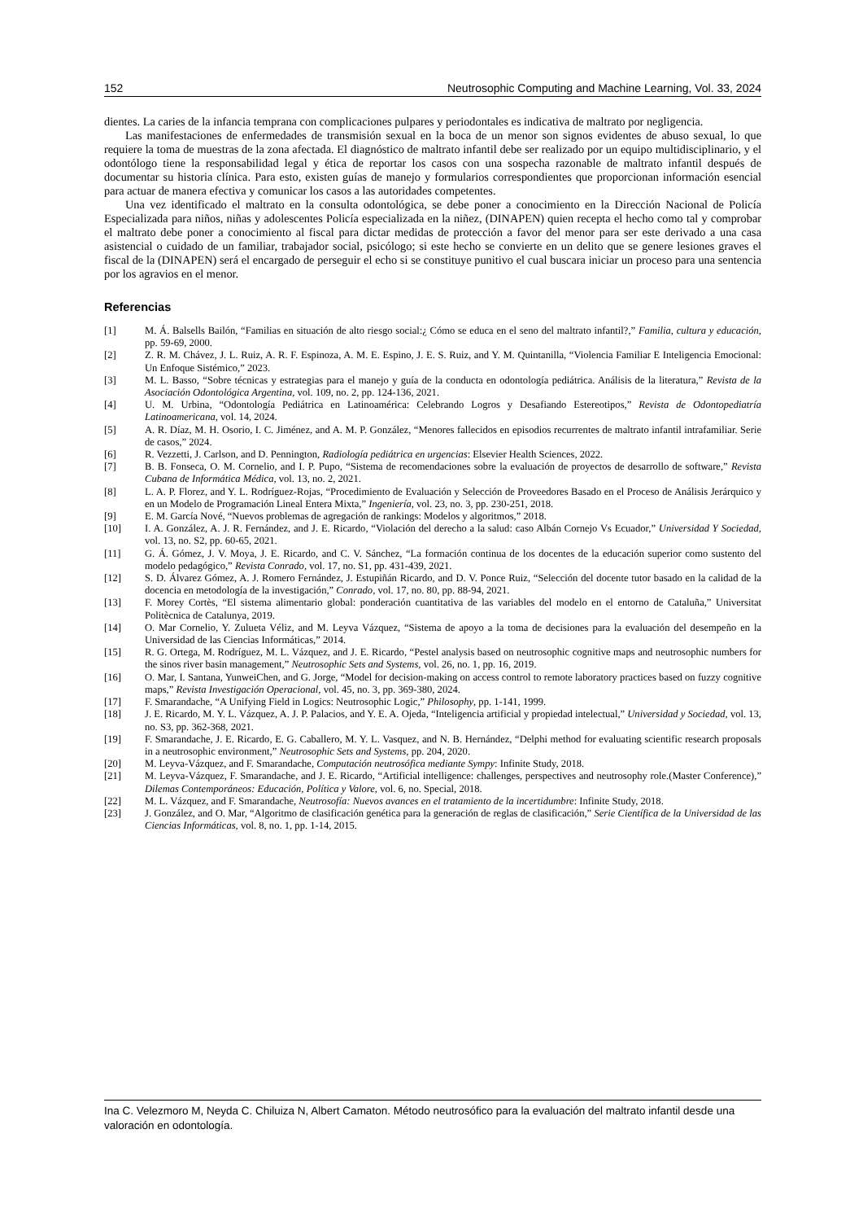152 Neutrosophic Computing and Machine Learning, Vol. 33, 2024
dientes. La caries de la infancia temprana con complicaciones pulpares y periodontales es indicativa de maltrato por negligencia.
Las manifestaciones de enfermedades de transmisión sexual en la boca de un menor son signos evidentes de abuso sexual, lo que requiere la toma de muestras de la zona afectada. El diagnóstico de maltrato infantil debe ser realizado por un equipo multidisciplinario, y el odontólogo tiene la responsabilidad legal y ética de reportar los casos con una sospecha razonable de maltrato infantil después de documentar su historia clínica. Para esto, existen guías de manejo y formularios correspondientes que proporcionan información esencial para actuar de manera efectiva y comunicar los casos a las autoridades competentes.
Una vez identificado el maltrato en la consulta odontológica, se debe poner a conocimiento en la Dirección Nacional de Policía Especializada para niños, niñas y adolescentes Policía especializada en la niñez, (DINAPEN) quien recepta el hecho como tal y comprobar el maltrato debe poner a conocimiento al fiscal para dictar medidas de protección a favor del menor para ser este derivado a una casa asistencial o cuidado de un familiar, trabajador social, psicólogo; si este hecho se convierte en un delito que se genere lesiones graves el fiscal de la (DINAPEN) será el encargado de perseguir el echo si se constituye punitivo el cual buscara iniciar un proceso para una sentencia por los agravios en el menor.
Referencias
[1] M. Á. Balsells Bailón, “Familias en situación de alto riesgo social:¿ Cómo se educa en el seno del maltrato infantil?,” Familia, cultura y educación, pp. 59-69, 2000.
[2] Z. R. M. Chávez, J. L. Ruiz, A. R. F. Espinoza, A. M. E. Espino, J. E. S. Ruiz, and Y. M. Quintanilla, “Violencia Familiar E Inteligencia Emocional: Un Enfoque Sistémico,” 2023.
[3] M. L. Basso, “Sobre técnicas y estrategias para el manejo y guía de la conducta en odontología pediátrica. Análisis de la literatura,” Revista de la Asociación Odontológica Argentina, vol. 109, no. 2, pp. 124-136, 2021.
[4] U. M. Urbina, “Odontología Pediátrica en Latinoamérica: Celebrando Logros y Desafiando Estereotipos,” Revista de Odontopediatría Latinoamericana, vol. 14, 2024.
[5] A. R. Díaz, M. H. Osorio, I. C. Jiménez, and A. M. P. González, “Menores fallecidos en episodios recurrentes de maltrato infantil intrafamiliar. Serie de casos,” 2024.
[6] R. Vezzetti, J. Carlson, and D. Pennington, Radiología pediátrica en urgencias: Elsevier Health Sciences, 2022.
[7] B. B. Fonseca, O. M. Cornelio, and I. P. Pupo, “Sistema de recomendaciones sobre la evaluación de proyectos de desarrollo de software,” Revista Cubana de Informática Médica, vol. 13, no. 2, 2021.
[8] L. A. P. Florez, and Y. L. Rodríguez-Rojas, “Procedimiento de Evaluación y Selección de Proveedores Basado en el Proceso de Análisis Jerárquico y en un Modelo de Programación Lineal Entera Mixta,” Ingeniería, vol. 23, no. 3, pp. 230-251, 2018.
[9] E. M. García Nové, “Nuevos problemas de agregación de rankings: Modelos y algoritmos,” 2018.
[10] I. A. González, A. J. R. Fernández, and J. E. Ricardo, “Violación del derecho a la salud: caso Albán Cornejo Vs Ecuador,” Universidad Y Sociedad, vol. 13, no. S2, pp. 60-65, 2021.
[11] G. Á. Gómez, J. V. Moya, J. E. Ricardo, and C. V. Sánchez, “La formación continua de los docentes de la educación superior como sustento del modelo pedagógico,” Revista Conrado, vol. 17, no. S1, pp. 431-439, 2021.
[12] S. D. Álvarez Gómez, A. J. Romero Fernández, J. Estupiñán Ricardo, and D. V. Ponce Ruiz, “Selección del docente tutor basado en la calidad de la docencia en metodología de la investigación,” Conrado, vol. 17, no. 80, pp. 88-94, 2021.
[13] F. Morey Cortès, “El sistema alimentario global: ponderación cuantitativa de las variables del modelo en el entorno de Cataluña,” Universitat Politècnica de Catalunya, 2019.
[14] O. Mar Cornelio, Y. Zulueta Véliz, and M. Leyva Vázquez, “Sistema de apoyo a la toma de decisiones para la evaluación del desempeño en la Universidad de las Ciencias Informáticas,” 2014.
[15] R. G. Ortega, M. Rodríguez, M. L. Vázquez, and J. E. Ricardo, “Pestel analysis based on neutrosophic cognitive maps and neutrosophic numbers for the sinos river basin management,” Neutrosophic Sets and Systems, vol. 26, no. 1, pp. 16, 2019.
[16] O. Mar, I. Santana, YunweiChen, and G. Jorge, “Model for decision-making on access control to remote laboratory practices based on fuzzy cognitive maps,” Revista Investigación Operacional, vol. 45, no. 3, pp. 369-380, 2024.
[17] F. Smarandache, “A Unifying Field in Logics: Neutrosophic Logic,” Philosophy, pp. 1-141, 1999.
[18] J. E. Ricardo, M. Y. L. Vázquez, A. J. P. Palacios, and Y. E. A. Ojeda, “Inteligencia artificial y propiedad intelectual,” Universidad y Sociedad, vol. 13, no. S3, pp. 362-368, 2021.
[19] F. Smarandache, J. E. Ricardo, E. G. Caballero, M. Y. L. Vasquez, and N. B. Hernández, “Delphi method for evaluating scientific research proposals in a neutrosophic environment,” Neutrosophic Sets and Systems, pp. 204, 2020.
[20] M. Leyva-Vázquez, and F. Smarandache, Computación neutrosófica mediante Sympy: Infinite Study, 2018.
[21] M. Leyva-Vázquez, F. Smarandache, and J. E. Ricardo, “Artificial intelligence: challenges, perspectives and neutrosophy role.(Master Conference),” Dilemas Contemporáneos: Educación, Política y Valore, vol. 6, no. Special, 2018.
[22] M. L. Vázquez, and F. Smarandache, Neutrosofía: Nuevos avances en el tratamiento de la incertidumbre: Infinite Study, 2018.
[23] J. González, and O. Mar, “Algoritmo de clasificación genética para la generación de reglas de clasificación,” Serie Científica de la Universidad de las Ciencias Informáticas, vol. 8, no. 1, pp. 1-14, 2015.
Ina C. Velezmoro M, Neyda C. Chiluiza N, Albert Camaton. Método neutrosófico para la evaluación del maltrato infantil desde una valoración en odontología.